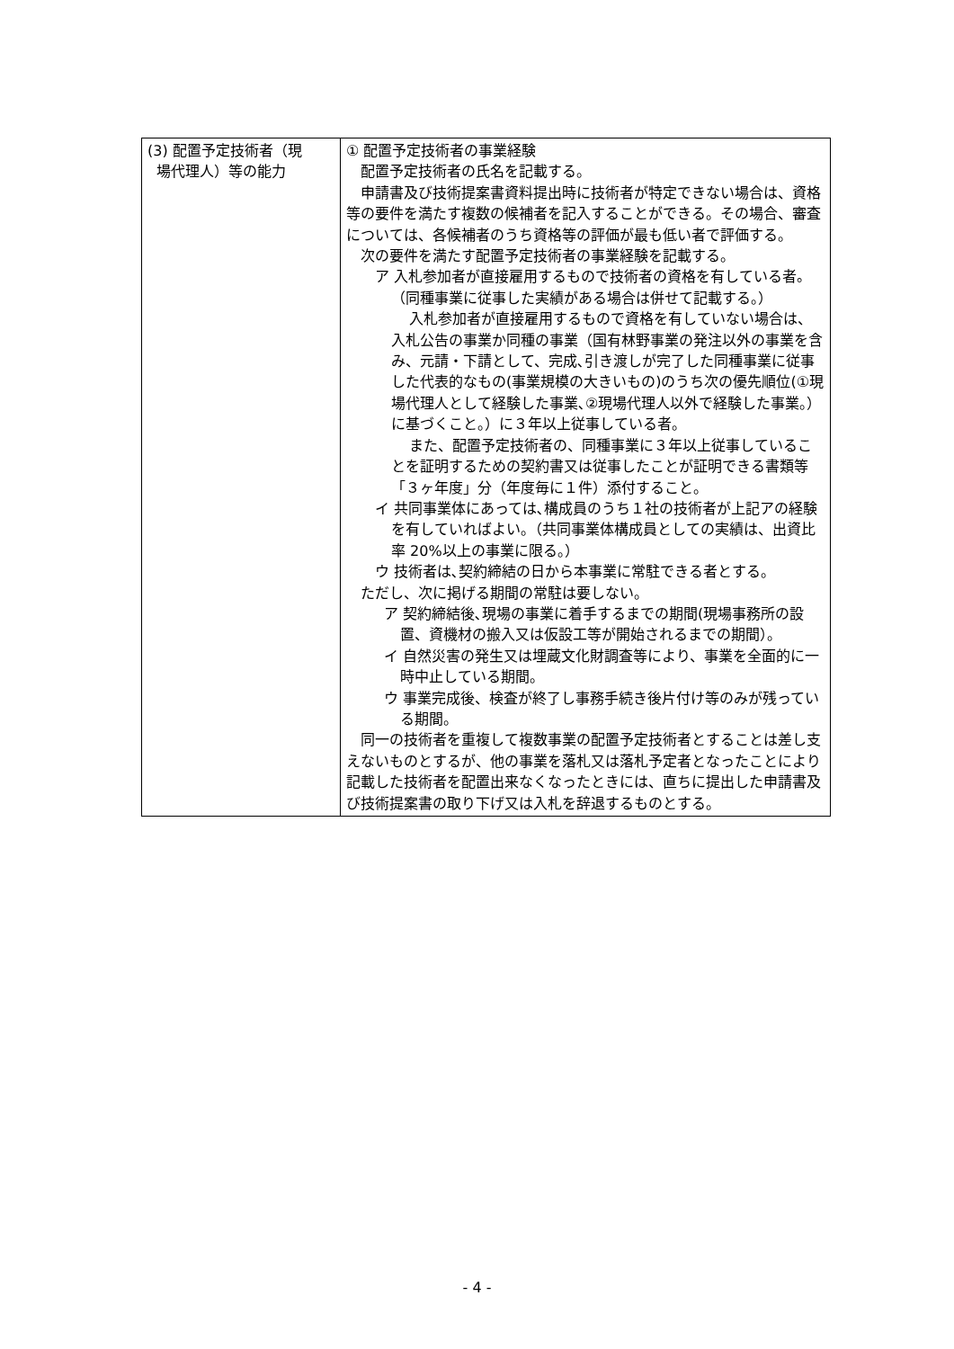| (3) 配置予定技術者（現 場代理人）等の能力 | ① 配置予定技術者の事業経験 配置予定技術者の氏名を記載する。 申請書及び技術提案書資料提出時に技術者が特定できない場合は、資格等の要件を満たす複数の候補者を記入することができる。その場合、審査については、各候補者のうち資格等の評価が最も低い者で評価する。 次の要件を満たす配置予定技術者の事業経験を記載する。 ア 入札参加者が直接雇用するもので技術者の資格を有している者。（同種事業に従事した実績がある場合は併せて記載する。） 入札参加者が直接雇用するもので資格を有していない場合は、入札公告の事業か同種の事業（国有林野事業の発注以外の事業を含み、元請・下請として、完成､引き渡しが完了した同種事業に従事した代表的なもの(事業規模の大きいもの)のうち次の優先順位(①現場代理人として経験した事業､②現場代理人以外で経験した事業。）に基づくこと。）に３年以上従事している者。 また、配置予定技術者の、同種事業に３年以上従事していることを証明するための契約書又は従事したことが証明できる書類等「３ヶ年度」分（年度毎に１件）添付すること。 イ 共同事業体にあっては､構成員のうち１社の技術者が上記アの経験を有していればよい。（共同事業体構成員としての実績は、出資比率 20%以上の事業に限る。） ウ 技術者は､契約締結の日から本事業に常駐できる者とする。 ただし、次に掲げる期間の常駐は要しない。 ア 契約締結後､現場の事業に着手するまでの期間(現場事務所の設置、資機材の搬入又は仮設工等が開始されるまでの期間）。 イ 自然災害の発生又は埋蔵文化財調査等により、事業を全面的に一時中止している期間。 ウ 事業完成後、検査が終了し事務手続き後片付け等のみが残っている期間。 同一の技術者を重複して複数事業の配置予定技術者とすることは差し支えないものとするが、他の事業を落札又は落札予定者となったことにより記載した技術者を配置出来なくなったときには、直ちに提出した申請書及び技術提案書の取り下げ又は入札を辞退するものとする。 |
- 4 -